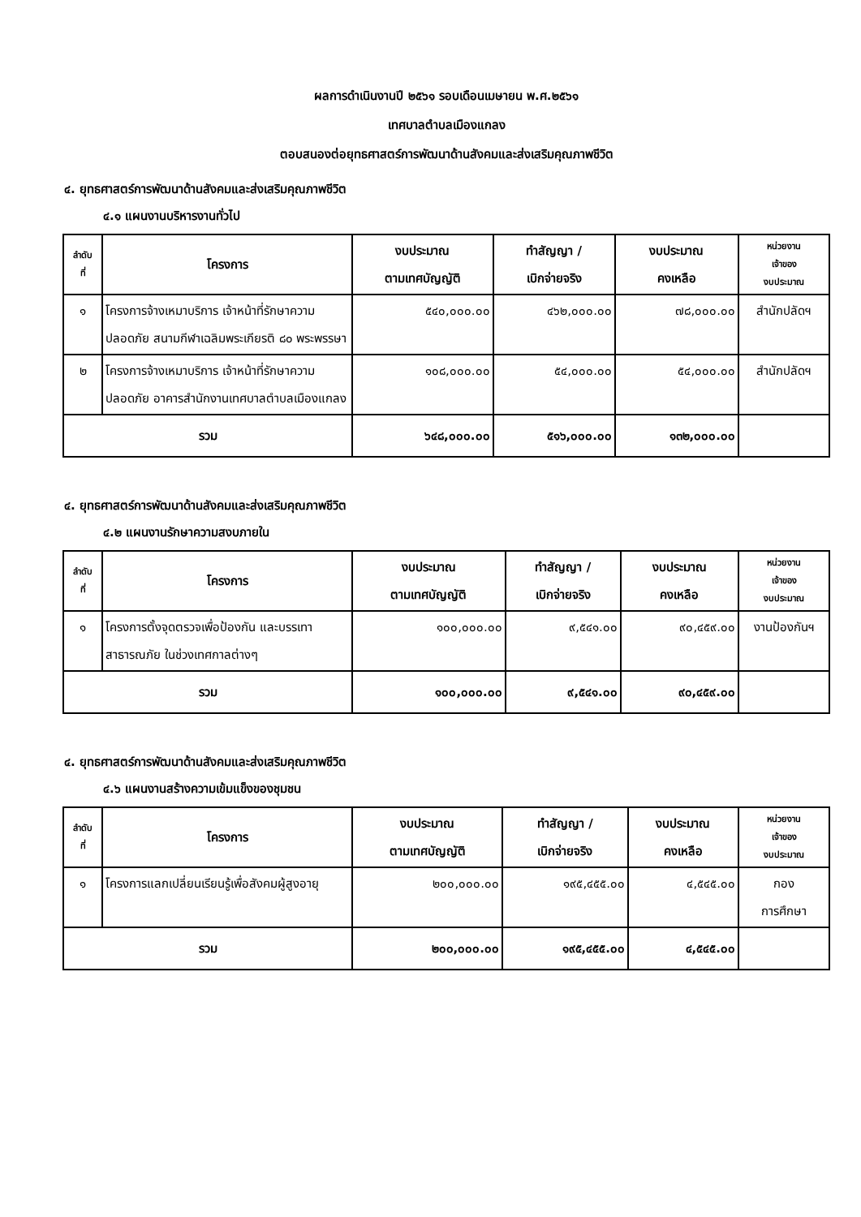ผลการดำเนินงานปี ๒๕๖๑ รอบเดือนเมษายน พ.ศ.๒๕๖๑
เทศบาลตำบลเมืองแกลง
ตอบสนองต่อยุทธศาสตร์การพัฒนาด้านสังคมและส่งเสริมคุณภาพชีวิต
๔. ยุทธศาสตร์การพัฒนาด้านสังคมและส่งเสริมคุณภาพชีวิต
๔.๑ แผนงานบริหารงานทั่วไป
| ลำดับ ที่ | โครงการ | งบประมาณ ตามเทศบัญญัติ | ทำสัญญา / เบิกจ่ายจริง | งบประมาณ คงเหลือ | หน่วยงาน เจ้าของ งบประมาณ |
| --- | --- | --- | --- | --- | --- |
| ๑ | โครงการจ้างเหมาบริการ เจ้าหน้าที่รักษาความปลอดภัย สนามกีฬาเฉลิมพระเกียรติ ๘๐ พระพรรษา | ๕๔๐,๐๐๐.๐๐ | ๔๖๒,๐๐๐.๐๐ | ๗๘,๐๐๐.๐๐ | สำนักปลัดฯ |
| ๒ | โครงการจ้างเหมาบริการ เจ้าหน้าที่รักษาความปลอดภัย อาคารสำนักงานเทศบาลตำบลเมืองแกลง | ๑๐๘,๐๐๐.๐๐ | ๕๔,๐๐๐.๐๐ | ๕๔,๐๐๐.๐๐ | สำนักปลัดฯ |
| รวม | | ๖๔๘,๐๐๐.๐๐ | ๕๑๖,๐๐๐.๐๐ | ๑๓๒,๐๐๐.๐๐ | |
๔. ยุทธศาสตร์การพัฒนาด้านสังคมและส่งเสริมคุณภาพชีวิต
๔.๒ แผนงานรักษาความสงบภายใน
| ลำดับ ที่ | โครงการ | งบประมาณ ตามเทศบัญญัติ | ทำสัญญา / เบิกจ่ายจริง | งบประมาณ คงเหลือ | หน่วยงาน เจ้าของ งบประมาณ |
| --- | --- | --- | --- | --- | --- |
| ๑ | โครงการตั้งจุดตรวจเพื่อป้องกัน และบรรเทาสาธารณภัย ในช่วงเทศกาลต่างๆ | ๑๐๐,๐๐๐.๐๐ | ๙,๕๔๑.๐๐ | ๙๐,๔๕๙.๐๐ | งานป้องกันฯ |
| รวม | | ๑๐๐,๐๐๐.๐๐ | ๙,๕๔๑.๐๐ | ๙๐,๔๕๙.๐๐ | |
๔. ยุทธศาสตร์การพัฒนาด้านสังคมและส่งเสริมคุณภาพชีวิต
๔.๖ แผนงานสร้างความเข้มแข็งของชุมชน
| ลำดับ ที่ | โครงการ | งบประมาณ ตามเทศบัญญัติ | ทำสัญญา / เบิกจ่ายจริง | งบประมาณ คงเหลือ | หน่วยงาน เจ้าของ งบประมาณ |
| --- | --- | --- | --- | --- | --- |
| ๑ | โครงการแลกเปลี่ยนเรียนรู้เพื่อสังคมผู้สูงอายุ | ๒๐๐,๐๐๐.๐๐ | ๑๙๕,๔๕๕.๐๐ | ๔,๕๔๕.๐๐ | กอง การศึกษา |
| รวม | | ๒๐๐,๐๐๐.๐๐ | ๑๙๕,๔๕๕.๐๐ | ๔,๕๔๕.๐๐ | |